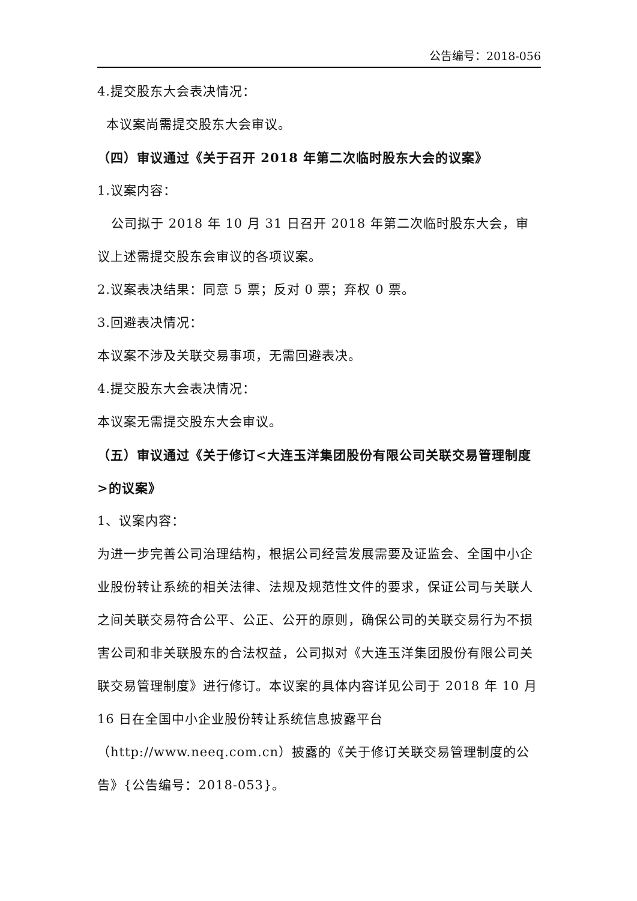公告编号：2018-056
4.提交股东大会表决情况：
本议案尚需提交股东大会审议。
（四）审议通过《关于召开 2018 年第二次临时股东大会的议案》
1.议案内容：
公司拟于 2018 年 10 月 31 日召开 2018 年第二次临时股东大会，审议上述需提交股东会审议的各项议案。
2.议案表决结果：同意 5 票；反对 0 票；弃权 0 票。
3.回避表决情况：
本议案不涉及关联交易事项，无需回避表决。
4.提交股东大会表决情况：
本议案无需提交股东大会审议。
（五）审议通过《关于修订<大连玉洋集团股份有限公司关联交易管理制度>的议案》
1、议案内容：
为进一步完善公司治理结构，根据公司经营发展需要及证监会、全国中小企业股份转让系统的相关法律、法规及规范性文件的要求，保证公司与关联人之间关联交易符合公平、公正、公开的原则，确保公司的关联交易行为不损害公司和非关联股东的合法权益，公司拟对《大连玉洋集团股份有限公司关联交易管理制度》进行修订。本议案的具体内容详见公司于 2018 年 10 月 16 日在全国中小企业股份转让系统信息披露平台（http://www.neeq.com.cn）披露的《关于修订关联交易管理制度的公告》{公告编号：2018-053}。